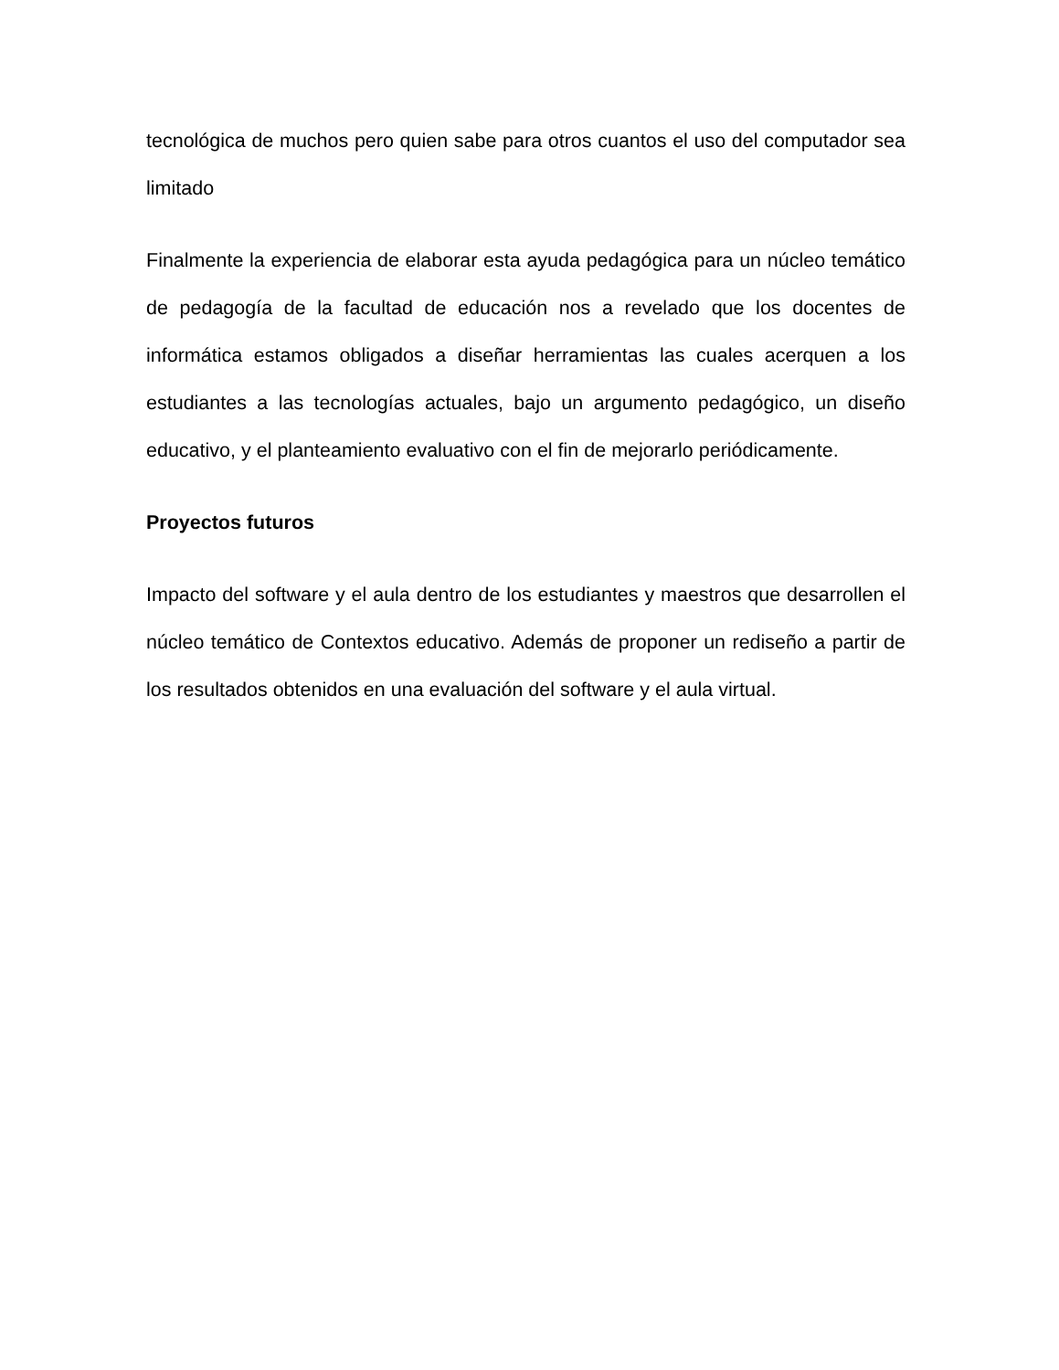tecnológica de muchos pero quien sabe para otros cuantos el uso del computador sea limitado
Finalmente la experiencia de elaborar esta ayuda pedagógica para un núcleo temático de pedagogía de la facultad de educación nos a revelado que los docentes de informática estamos obligados a diseñar herramientas las cuales acerquen a los estudiantes a las tecnologías actuales, bajo un argumento pedagógico, un diseño educativo, y el planteamiento evaluativo con el fin de mejorarlo periódicamente.
Proyectos futuros
Impacto del software y el aula dentro de los estudiantes y maestros que desarrollen el núcleo temático de Contextos educativo. Además de proponer un rediseño a partir de los resultados obtenidos en una evaluación del software y el aula virtual.